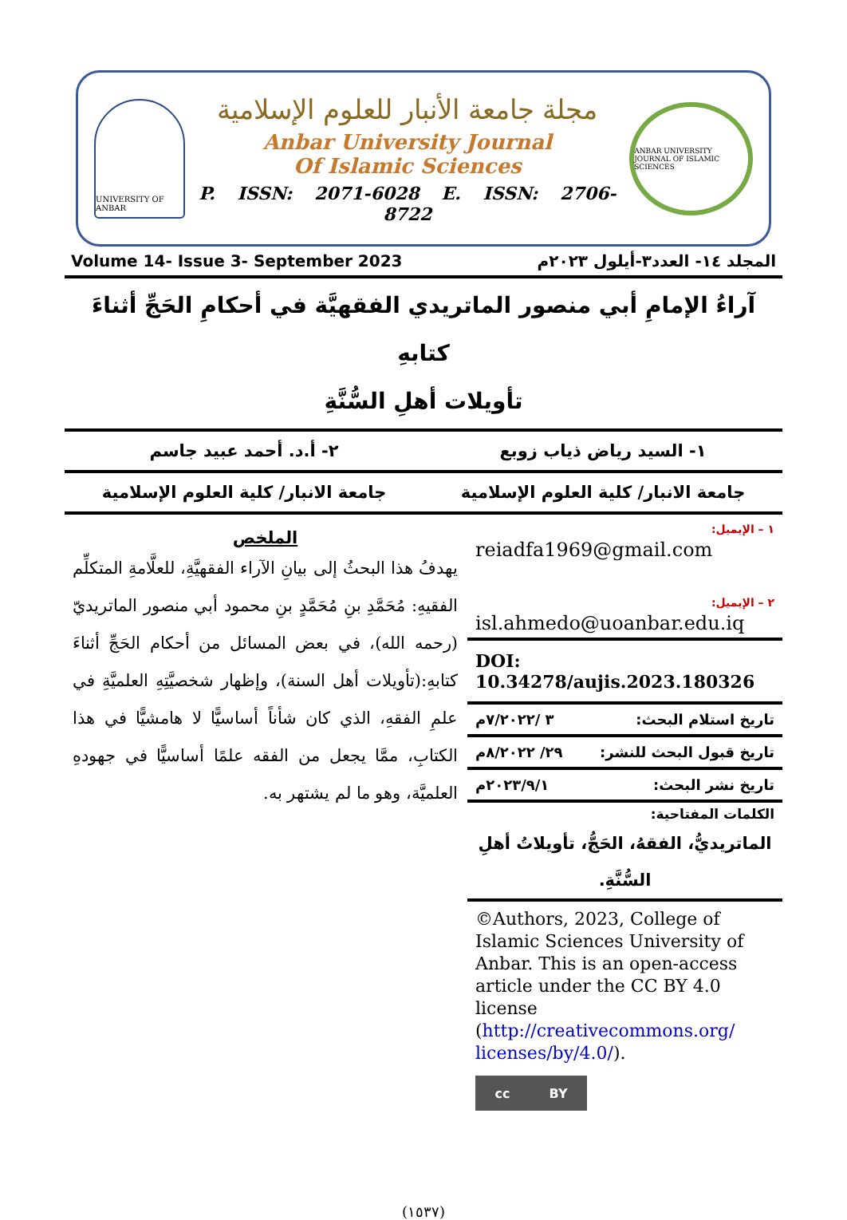UNIVERSITY OF ANBAR
مجلة جامعة الأنبار للعلوم الإسلامية
Anbar University Journal
Of Islamic Sciences
P. ISSN: 2071-6028 E. ISSN: 2706-8722
ANBAR UNIVERSITY JOURNAL OF ISLAMIC SCIENCES
Volume 14- Issue 3- September 2023 المجلد ١٤- العدد٣-أيلول ٢٠٢٣م
آراءُ الإمامِ أبي منصور الماتريدي الفقهيَّة في أحكامِ الحَجِّ أثناءَ كتابهِ
تأويلات أهلِ السُّنَّةِ
١- السيد رياض ذياب زوبع ٢- أ.د. أحمد عبيد جاسم
جامعة الانبار/ كلية العلوم الإسلامية
جامعة الانبار/ كلية العلوم الإسلامية
١ – الإيميل:
reiadfa1969@gmail.com
٢ – الإيميل:
isl.ahmedo@uoanbar.edu.iq
DOI: 10.34278/aujis.2023.180326
تاريخ استلام البحث: ٣ /٧/٢٠٢٢م
تاريخ قبول البحث للنشر: ٢٩/ ٨/٢٠٢٢م
تاريخ نشر البحث: ٢٠٢٣/٩/١م
الكلمات المفتاحية:
الماتريديُّ، الفقهُ، الحَجُّ، تأويلاتُ أهلِ السُّنَّةِ.
©Authors, 2023, College of Islamic Sciences University of Anbar. This is an open-access article under the CC BY 4.0 license (http://creativecommons.org/ licenses/by/4.0/).
cc BY
الملخص
يهدفُ هذا البحثُ إلى بيانِ الآراء الفقهيَّةِ، للعلَّامةِ المتكلِّم الفقيهِ: مُحَمَّدِ بنِ مُحَمَّدٍ بنِ محمود أبي منصور الماتريديّ (رحمه الله)، في بعض المسائل من أحكام الحَجِّ أثناءَ كتابهِ:(تأويلات أهل السنة)، وإظهار شخصيَّتِهِ العلميَّةِ في علمِ الفقهِ، الذي كان شأناً أساسيًّا لا هامشيًّا في هذا الكتابِ، ممَّا يجعل من الفقه علمًا أساسيًّا في جهودهِ العلميَّة، وهو ما لم يشتهر به.
(١٥٣٧)